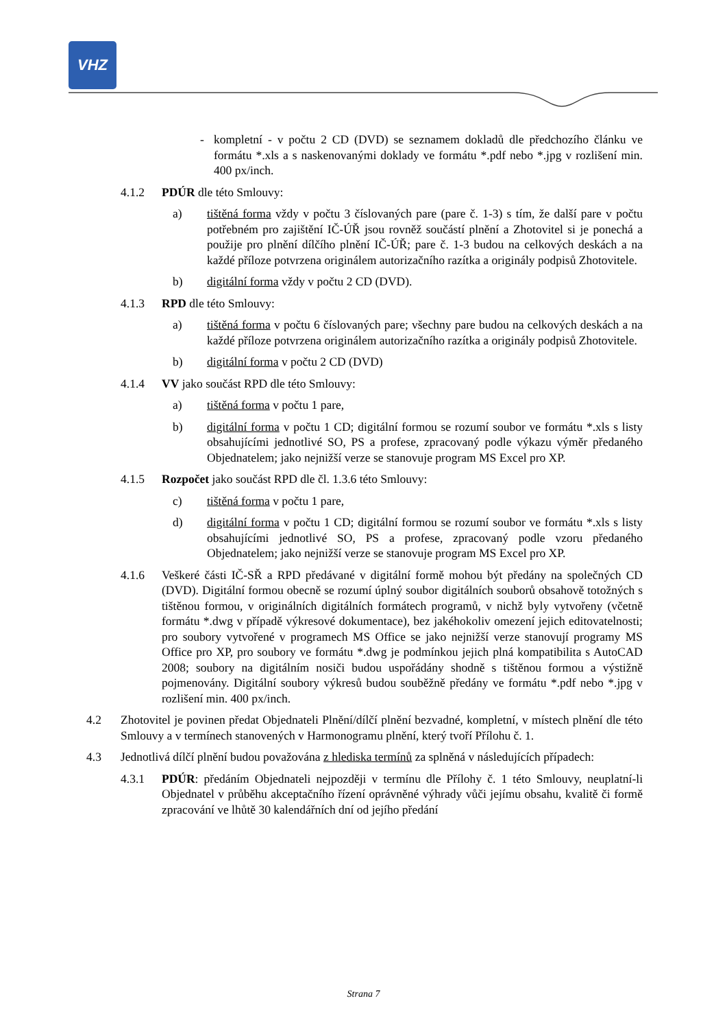VHZ
- kompletní - v počtu 2 CD (DVD) se seznamem dokladů dle předchozího článku ve formátu *.xls a s naskenovanými doklady ve formátu *.pdf nebo *.jpg v rozlišení min. 400 px/inch.
4.1.2 PDÚR dle této Smlouvy:
a) tištěná forma vždy v počtu 3 číslovaných pare (pare č. 1-3) s tím, že další pare v počtu potřebném pro zajištění IČ-ÚŘ jsou rovněž součástí plnění a Zhotovitel si je ponechá a použije pro plnění dílčího plnění IČ-ÚŘ; pare č. 1-3 budou na celkových deskách a na každé příloze potvrzena originálem autorizačního razítka a originály podpisů Zhotovitele.
b) digitální forma vždy v počtu 2 CD (DVD).
4.1.3 RPD dle této Smlouvy:
a) tištěná forma v počtu 6 číslovaných pare; všechny pare budou na celkových deskách a na každé příloze potvrzena originálem autorizačního razítka a originály podpisů Zhotovitele.
b) digitální forma v počtu 2 CD (DVD)
4.1.4 VV jako součást RPD dle této Smlouvy:
a) tištěná forma v počtu 1 pare,
b) digitální forma v počtu 1 CD; digitální formou se rozumí soubor ve formátu *.xls s listy obsahujícími jednotlivé SO, PS a profese, zpracovaný podle výkazu výměr předaného Objednatelem; jako nejnižší verze se stanovuje program MS Excel pro XP.
4.1.5 Rozpočet jako součást RPD dle čl. 1.3.6 této Smlouvy:
c) tištěná forma v počtu 1 pare,
d) digitální forma v počtu 1 CD; digitální formou se rozumí soubor ve formátu *.xls s listy obsahujícími jednotlivé SO, PS a profese, zpracovaný podle vzoru předaného Objednatelem; jako nejnižší verze se stanovuje program MS Excel pro XP.
4.1.6 Veškeré části IČ-SŘ a RPD předávané v digitální formě mohou být předány na společných CD (DVD). Digitální formou obecně se rozumí úplný soubor digitálních souborů obsahově totožných s tištěnou formou, v originálních digitálních formátech programů, v nichž byly vytvořeny (včetně formátu *.dwg v případě výkresové dokumentace), bez jakéhokoliv omezení jejich editovatelnosti; pro soubory vytvořené v programech MS Office se jako nejnižší verze stanovují programy MS Office pro XP, pro soubory ve formátu *.dwg je podmínkou jejich plná kompatibilita s AutoCAD 2008; soubory na digitálním nosiči budou uspořádány shodně s tištěnou formou a výstižně pojmenovány. Digitální soubory výkresů budou souběžně předány ve formátu *.pdf nebo *.jpg v rozlišení min. 400 px/inch.
4.2 Zhotovitel je povinen předat Objednateli Plnění/dílčí plnění bezvadné, kompletní, v místech plnění dle této Smlouvy a v termínech stanovených v Harmonogramu plnění, který tvoří Přílohu č. 1.
4.3 Jednotlivá dílčí plnění budou považována z hlediska termínů za splněná v následujících případech:
4.3.1 PDÚR: předáním Objednateli nejpozději v termínu dle Přílohy č. 1 této Smlouvy, neuplatní-li Objednatel v průběhu akceptačního řízení oprávněné výhrady vůči jejímu obsahu, kvalitě či formě zpracování ve lhůtě 30 kalendářních dní od jejího předání
Strana 7